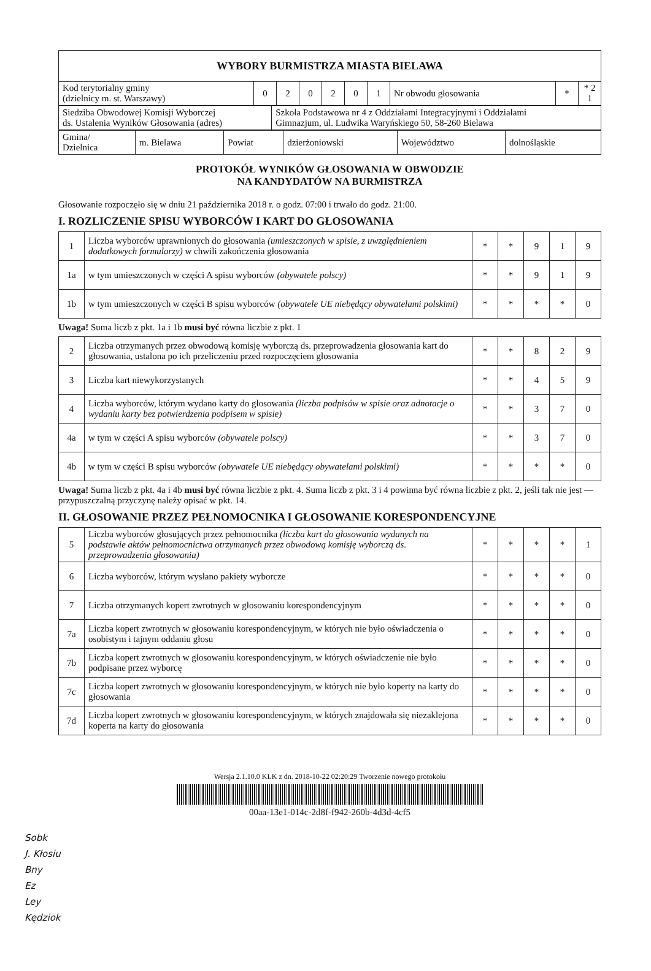| WYBORY BURMISTRZA MIASTA BIELAWA | | | | | | | | | |
| --- | --- | --- | --- | --- | --- | --- | --- | --- | --- |
| Kod terytorialny gminy (dzielnicy m. st. Warszawy) | 0 | 2 | 0 | 2 | 0 | 1 | Nr obwodu głosowania | * | * 2 1 |
| Siedziba Obwodowej Komisji Wyborczej ds. Ustalenia Wyników Głosowania (adres) | Szkoła Podstawowa nr 4 z Oddziałami Integracyjnymi i Oddziałami Gimnazjum, ul. Ludwika Waryńskiego 50, 58-260 Bielawa |
| Gmina/ Dzielnica | m. Bielawa | Powiat | dzierżoniowski | Województwo | dolnośląskie |
PROTOKÓŁ WYNIKÓW GŁOSOWANIA W OBWODZIE
NA KANDYDATÓW NA BURMISTRZA
Głosowanie rozpoczęło się w dniu 21 października 2018 r. o godz. 07:00 i trwało do godz. 21:00.
I. ROZLICZENIE SPISU WYBORCÓW I KART DO GŁOSOWANIA
| 1 | Liczba wyborców uprawnionych do głosowania (umieszczonych w spisie, z uwzględnieniem dodatkowych formularzy) w chwili zakończenia głosowania | * | * | 9 | 1 | 9 |
| 1a | w tym umieszczonych w części A spisu wyborców (obywatele polscy) | * | * | 9 | 1 | 9 |
| 1b | w tym umieszczonych w części B spisu wyborców (obywatele UE niebędący obywatelami polskimi) | * | * | * | * | 0 |
Uwaga! Suma liczb z pkt. 1a i 1b musi być równa liczbie z pkt. 1
| 2 | Liczba otrzymanych przez obwodową komisję wyborczą ds. przeprowadzenia głosowania kart do głosowania, ustalona po ich przeliczeniu przed rozpoczęciem głosowania | * | * | 8 | 2 | 9 |
| 3 | Liczba kart niewykorzystanych | * | * | 4 | 5 | 9 |
| 4 | Liczba wyborców, którym wydano karty do głosowania (liczba podpisów w spisie oraz adnotacje o wydaniu karty bez potwierdzenia podpisem w spisie) | * | * | 3 | 7 | 0 |
| 4a | w tym w części A spisu wyborców (obywatele polscy) | * | * | 3 | 7 | 0 |
| 4b | w tym w części B spisu wyborców (obywatele UE niebędący obywatelami polskimi) | * | * | * | * | 0 |
Uwaga! Suma liczb z pkt. 4a i 4b musi być równa liczbie z pkt. 4. Suma liczb z pkt. 3 i 4 powinna być równa liczbie z pkt. 2, jeśli tak nie jest — przypuszczalną przyczynę należy opisać w pkt. 14.
II. GŁOSOWANIE PRZEZ PEŁNOMOCNIKA I GŁOSOWANIE KORESPONDENCYJNE
| 5 | Liczba wyborców głosujących przez pełnomocnika (liczba kart do głosowania wydanych na podstawie aktów pełnomocnictwa otrzymanych przez obwodową komisję wyborczą ds. przeprowadzenia głosowania) | * | * | * | * | 1 |
| 6 | Liczba wyborców, którym wysłano pakiety wyborcze | * | * | * | * | 0 |
| 7 | Liczba otrzymanych kopert zwrotnych w głosowaniu korespondencyjnym | * | * | * | * | 0 |
| 7a | Liczba kopert zwrotnych w głosowaniu korespondencyjnym, w których nie było oświadczenia o osobistym i tajnym oddaniu głosu | * | * | * | * | 0 |
| 7b | Liczba kopert zwrotnych w głosowaniu korespondencyjnym, w których oświadczenie nie było podpisane przez wyborcę | * | * | * | * | 0 |
| 7c | Liczba kopert zwrotnych w głosowaniu korespondencyjnym, w których nie było koperty na karty do głosowania | * | * | * | * | 0 |
| 7d | Liczba kopert zwrotnych w głosowaniu korespondencyjnym, w których znajdowała się niezaklejona koperta na karty do głosowania | * | * | * | * | 0 |
Wersja 2.1.10.0 KLK z dn. 2018-10-22 02:20:29 Tworzenie nowego protokołu
00aa-13e1-014c-2d8f-f942-260b-4d3d-4cf5
Sobk
J. Kłosiu
Bny
Ez
Ley
Kędziok